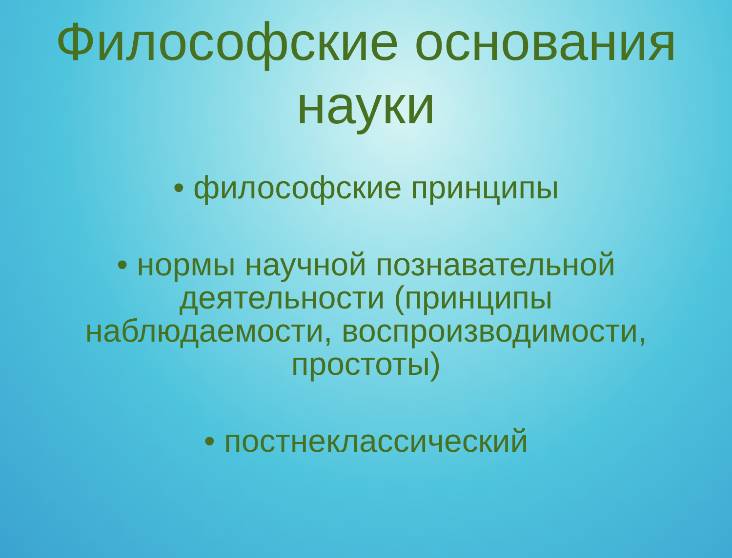Философские основания науки
• философские принципы
• нормы научной познавательной деятельности (принципы наблюдаемости, воспроизводимости, простоты)
• постнеклассический